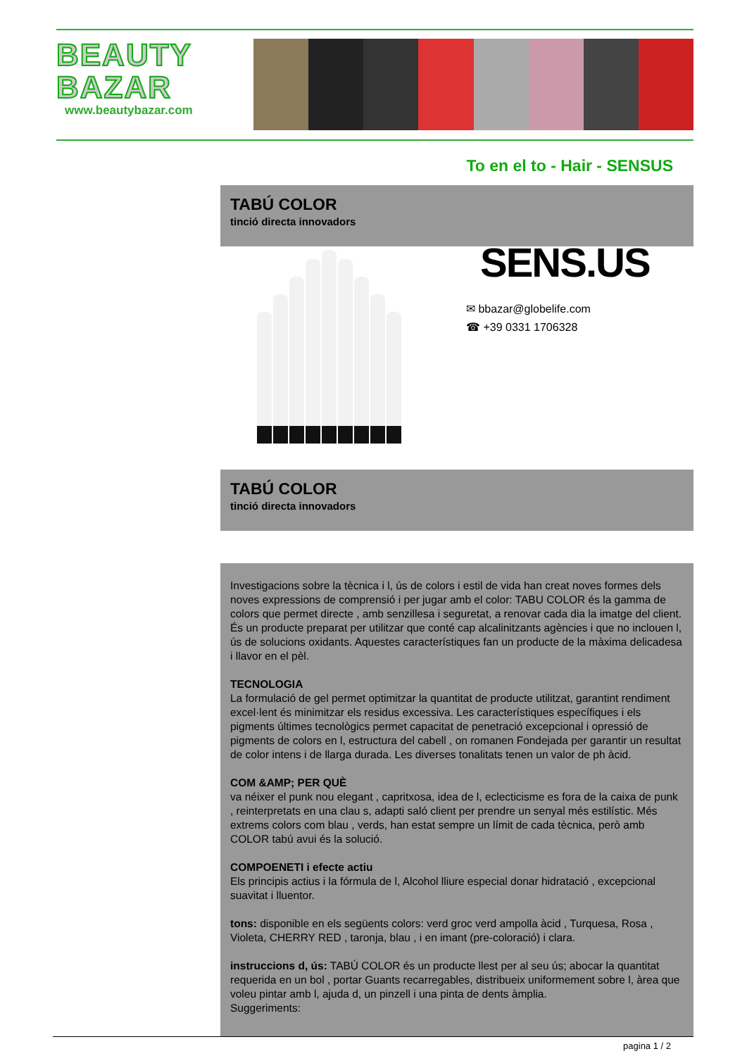BEAUTY
BAZAR
www.beautybazar.com
To en el to - Hair - SENSUS
TABÚ COLOR
tinció directa innovadors
SENS.US
✉ bbazar@globelife.com
☎ +39 0331 1706328
TABÚ COLOR
tinció directa innovadors
Investigacions sobre la tècnica i l, ús de colors i estil de vida han creat noves formes dels noves expressions de comprensió i per jugar amb el color: TABU COLOR és la gamma de colors que permet directe , amb senzillesa i seguretat, a renovar cada dia la imatge del client. És un producte preparat per utilitzar que conté cap alcalinitzants agències i que no inclouen l, ús de solucions oxidants. Aquestes característiques fan un producte de la màxima delicadesa i llavor en el pèl.
TECNOLOGIA
La formulació de gel permet optimitzar la quantitat de producte utilitzat, garantint rendiment excel·lent és minimitzar els residus excessiva. Les característiques específiques i els pigments últimes tecnològics permet capacitat de penetració excepcional i opressió de pigments de colors en l, estructura del cabell , on romanen Fondejada per garantir un resultat de color intens i de llarga durada. Les diverses tonalitats tenen un valor de ph àcid.
COM &AMP; PER QUÈ
va néixer el punk nou elegant , capritxosa, idea de l, eclecticisme es fora de la caixa de punk , reinterpretats en una clau s, adapti saló client per prendre un senyal més estilístic. Més extrems colors com blau , verds, han estat sempre un límit de cada tècnica, però amb COLOR tabú avui és la solució.
COMPOENETI i efecte actiu
Els principis actius i la fórmula de l, Alcohol lliure especial donar hidratació , excepcional suavitat i lluentor.
tons: disponible en els següents colors: verd groc verd ampolla àcid , Turquesa, Rosa , Violeta, CHERRY RED , taronja, blau , i en imant (pre-coloració) i clara.
instruccions d, ús: TABÚ COLOR és un producte llest per al seu ús; abocar la quantitat requerida en un bol , portar Guants recarregables, distribueix uniformement sobre l, àrea que voleu pintar amb l, ajuda d, un pinzell i una pinta de dents àmplia.
Suggeriments:
pagina 1 / 2